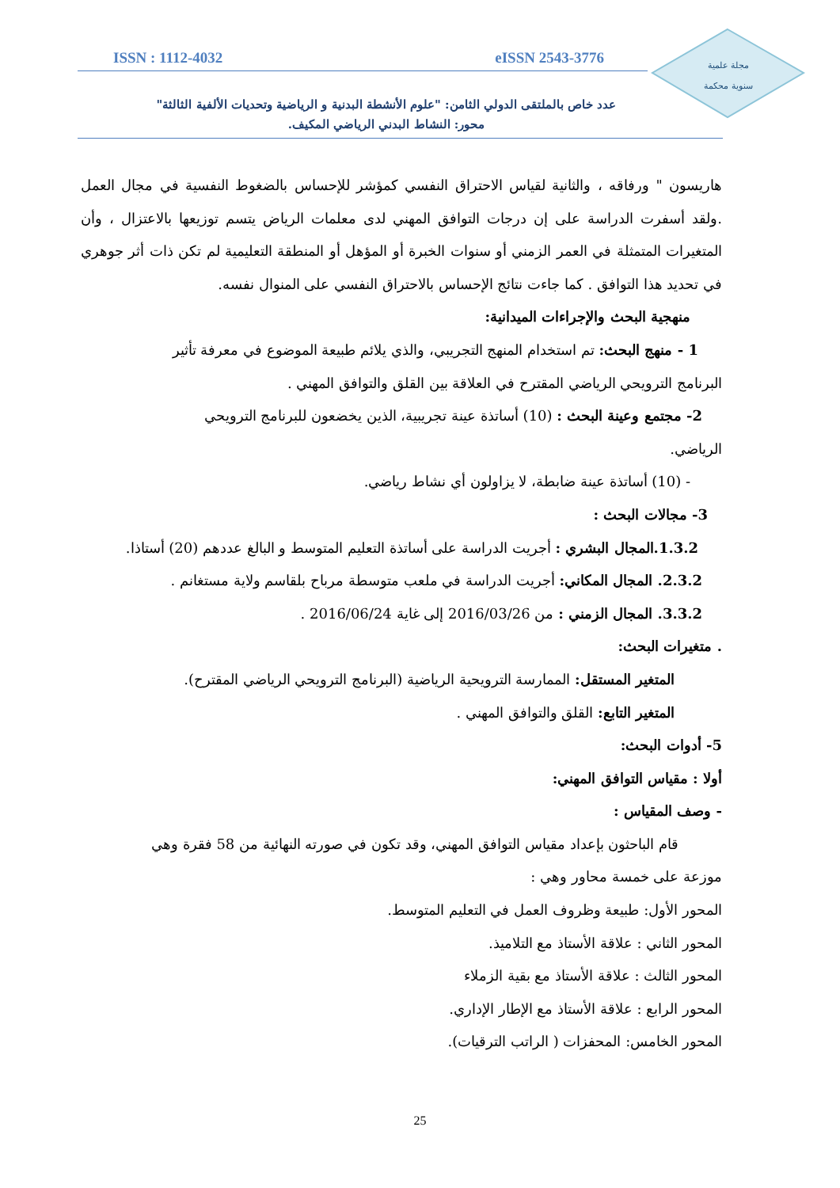ISSN : 1112-4032 eISSN 2543-3776
مجلة علمية
سنوية محكمة
عدد خاص بالملتقى الدولي الثامن: "علوم الأنشطة البدنية و الرياضية وتحديات الألفية الثالثة"
محور: النشاط البدني الرياضي المكيف.
هاريسون " ورفاقه ، والثانية لقياس الاحتراق النفسي كمؤشر للإحساس بالضغوط النفسية في مجال العمل .ولقد أسفرت الدراسة على إن درجات التوافق المهني لدى معلمات الرياض يتسم توزيعها بالاعتزال ، وأن المتغيرات المتمثلة في العمر الزمني أو سنوات الخبرة أو المؤهل أو المنطقة التعليمية لم تكن ذات أثر جوهري في تحديد هذا التوافق . كما جاءت نتائج الإحساس بالاحتراق النفسي على المنوال نفسه.
منهجية البحث والإجراءات الميدانية:
1 - منهج البحث: تم استخدام المنهج التجريبي، والذي يلائم طبيعة الموضوع في معرفة تأثير
البرنامج الترويحي الرياضي المقترح في العلاقة بين القلق والتوافق المهني .
2- مجتمع وعينة البحث : (10) أساتذة عينة تجريبية، الذين يخضعون للبرنامج الترويحي
الرياضي.
- (10) أساتذة عينة ضابطة، لا يزاولون أي نشاط رياضي.
3- مجالات البحث :
1.3.2.المجال البشري : أجريت الدراسة على أساتذة التعليم المتوسط و البالغ عددهم (20) أستاذا.
2.3.2. المجال المكاني: أجريت الدراسة في ملعب متوسطة مرباح بلقاسم ولاية مستغانم .
3.3.2. المجال الزمني : من 2016/03/26 إلى غاية 2016/06/24 .
. متغيرات البحث:
المتغير المستقل: الممارسة الترويحية الرياضية (البرنامج الترويحي الرياضي المقترح).
المتغير التابع: القلق والتوافق المهني .
5- أدوات البحث:
أولا : مقياس التوافق المهني:
- وصف المقياس :
قام الباحثون بإعداد مقياس التوافق المهني، وقد تكون في صورته النهائية من 58 فقرة وهي
موزعة على خمسة محاور وهي :
المحور الأول: طبيعة وظروف العمل في التعليم المتوسط.
المحور الثاني : علاقة الأستاذ مع التلاميذ.
المحور الثالث : علاقة الأستاذ مع بقية الزملاء
المحور الرابع : علاقة الأستاذ مع الإطار الإداري.
المحور الخامس: المحفزات ( الراتب الترقيات).
25